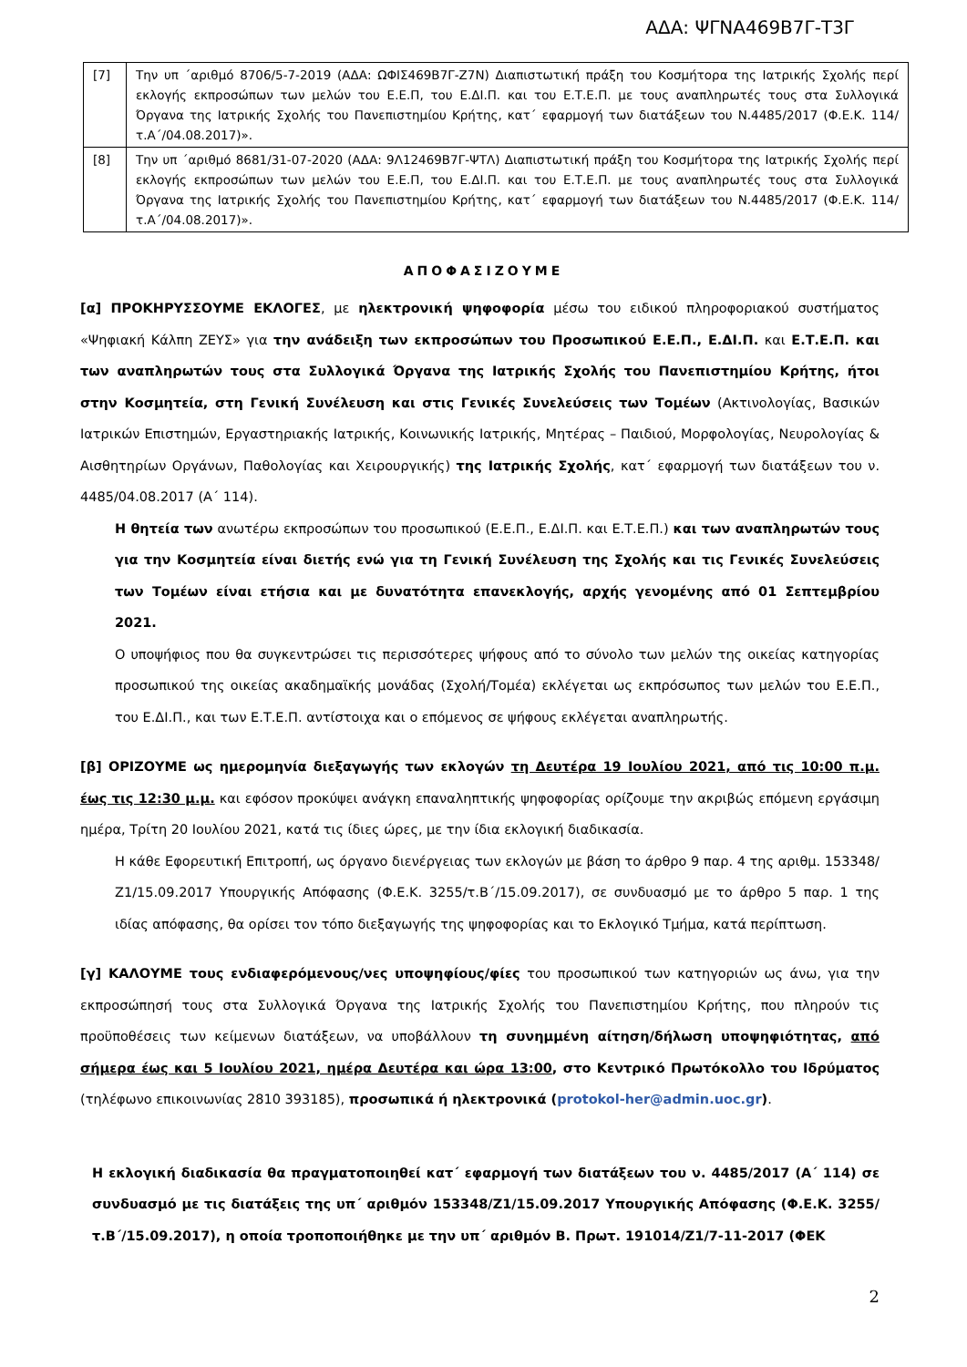ΑΔΑ: ΨΓΝΑ469Β7Γ-Τ3Γ
| [7] | Την υπ ΄αριθμό 8706/5-7-2019 (ΑΔΑ: ΩΦΙΣ469Β7Γ-Ζ7Ν) Διαπιστωτική πράξη του Κοσμήτορα της Ιατρικής Σχολής περί εκλογής εκπροσώπων των μελών του Ε.Ε.Π, του Ε.ΔΙ.Π. και του Ε.Τ.Ε.Π. με τους αναπληρωτές τους στα Συλλογικά Όργανα της Ιατρικής Σχολής του Πανεπιστημίου Κρήτης, κατ΄ εφαρμογή των διατάξεων του Ν.4485/2017 (Φ.Ε.Κ. 114/τ.Α΄/04.08.2017)». |
| [8] | Την υπ ΄αριθμό 8681/31-07-2020 (ΑΔΑ: 9Λ12469Β7Γ-ΨΤΛ) Διαπιστωτική πράξη του Κοσμήτορα της Ιατρικής Σχολής περί εκλογής εκπροσώπων των μελών του Ε.Ε.Π, του Ε.ΔΙ.Π. και του Ε.Τ.Ε.Π. με τους αναπληρωτές τους στα Συλλογικά Όργανα της Ιατρικής Σχολής του Πανεπιστημίου Κρήτης, κατ΄ εφαρμογή των διατάξεων του Ν.4485/2017 (Φ.Ε.Κ. 114/τ.Α΄/04.08.2017)». |
ΑΠΟΦΑΣΙΖΟΥΜΕ
[α] ΠΡΟΚΗΡΥΣΣΟΥΜΕ ΕΚΛΟΓΕΣ, με ηλεκτρονική ψηφοφορία μέσω του ειδικού πληροφοριακού συστήματος «Ψηφιακή Κάλπη ΖΕΥΣ» για την ανάδειξη των εκπροσώπων του Προσωπικού Ε.Ε.Π., Ε.ΔΙ.Π. και Ε.Τ.Ε.Π. και των αναπληρωτών τους στα Συλλογικά Όργανα της Ιατρικής Σχολής του Πανεπιστημίου Κρήτης, ήτοι στην Κοσμητεία, στη Γενική Συνέλευση και στις Γενικές Συνελεύσεις των Τομέων (Ακτινολογίας, Βασικών Ιατρικών Επιστημών, Εργαστηριακής Ιατρικής, Κοινωνικής Ιατρικής, Μητέρας – Παιδιού, Μορφολογίας, Νευρολογίας & Αισθητηρίων Οργάνων, Παθολογίας και Χειρουργικής) της Ιατρικής Σχολής, κατ΄ εφαρμογή των διατάξεων του ν. 4485/04.08.2017 (Α΄ 114).
Η θητεία των ανωτέρω εκπροσώπων του προσωπικού (Ε.Ε.Π., Ε.ΔΙ.Π. και Ε.Τ.Ε.Π.) και των αναπληρωτών τους για την Κοσμητεία είναι διετής ενώ για τη Γενική Συνέλευση της Σχολής και τις Γενικές Συνελεύσεις των Τομέων είναι ετήσια και με δυνατότητα επανεκλογής, αρχής γενομένης από 01 Σεπτεμβρίου 2021.
Ο υποψήφιος που θα συγκεντρώσει τις περισσότερες ψήφους από το σύνολο των μελών της οικείας κατηγορίας προσωπικού της οικείας ακαδημαϊκής μονάδας (Σχολή/Τομέα) εκλέγεται ως εκπρόσωπος των μελών του Ε.Ε.Π., του Ε.ΔΙ.Π., και των Ε.Τ.Ε.Π. αντίστοιχα και ο επόμενος σε ψήφους εκλέγεται αναπληρωτής.
[β] ΟΡΙΖΟΥΜΕ ως ημερομηνία διεξαγωγής των εκλογών τη Δευτέρα 19 Ιουλίου 2021, από τις 10:00 π.μ. έως τις 12:30 μ.μ. και εφόσον προκύψει ανάγκη επαναληπτικής ψηφοφορίας ορίζουμε την ακριβώς επόμενη εργάσιμη ημέρα, Τρίτη 20 Ιουλίου 2021, κατά τις ίδιες ώρες, με την ίδια εκλογική διαδικασία.
Η κάθε Εφορευτική Επιτροπή, ως όργανο διενέργειας των εκλογών με βάση το άρθρο 9 παρ. 4 της αριθμ. 153348/Ζ1/15.09.2017 Υπουργικής Απόφασης (Φ.Ε.Κ. 3255/τ.Β΄/15.09.2017), σε συνδυασμό με το άρθρο 5 παρ. 1 της ιδίας απόφασης, θα ορίσει τον τόπο διεξαγωγής της ψηφοφορίας και το Εκλογικό Τμήμα, κατά περίπτωση.
[γ] ΚΑΛΟΥΜΕ τους ενδιαφερόμενους/νες υποψηφίους/φίες του προσωπικού των κατηγοριών ως άνω, για την εκπροσώπησή τους στα Συλλογικά Όργανα της Ιατρικής Σχολής του Πανεπιστημίου Κρήτης, που πληρούν τις προϋποθέσεις των κείμενων διατάξεων, να υποβάλλουν τη συνημμένη αίτηση/δήλωση υποψηφιότητας, από σήμερα έως και 5 Ιουλίου 2021, ημέρα Δευτέρα και ώρα 13:00, στο Κεντρικό Πρωτόκολλο του Ιδρύματος (τηλέφωνο επικοινωνίας 2810 393185), προσωπικά ή ηλεκτρονικά (protokol-her@admin.uoc.gr).
Η εκλογική διαδικασία θα πραγματοποιηθεί κατ΄ εφαρμογή των διατάξεων του ν. 4485/2017 (Α΄ 114) σε συνδυασμό με τις διατάξεις της υπ΄ αριθμόν 153348/Ζ1/15.09.2017 Υπουργικής Απόφασης (Φ.Ε.Κ. 3255/τ.Β΄/15.09.2017), η οποία τροποποιήθηκε με την υπ΄ αριθμόν Β. Πρωτ. 191014/Ζ1/7-11-2017 (ΦΕΚ
2